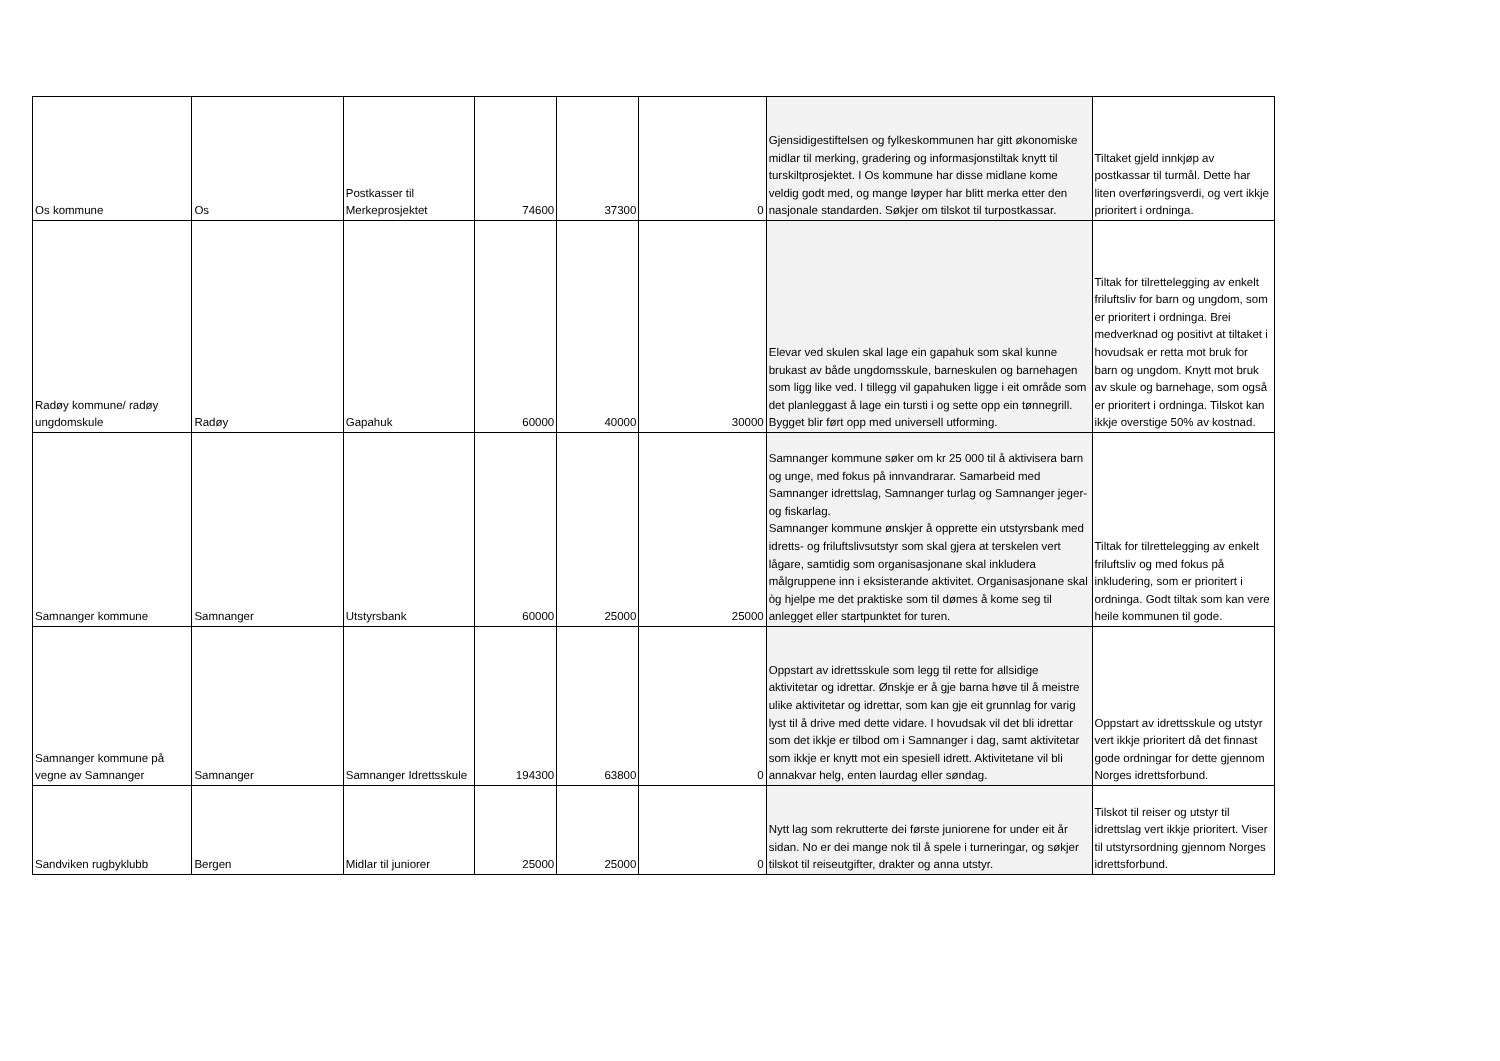| Os kommune | Os | Postkasser til Merkeprosjektet | 74600 | 37300 | 0 | Gjensidigestiftelsen og fylkeskommunen har gitt økonomiske midlar til merking, gradering og informasjonstiltak knytt til turskiltprosjektet. I Os kommune har disse midlane kome veldig godt med, og mange løyper har blitt merka etter den nasjonale standarden. Søkjer om tilskot til turpostkassar. | Tiltaket gjeld innkjøp av postkassar til turmål. Dette har liten overføringsverdi, og vert ikkje prioritert i ordninga. |
| Radøy kommune/ radøy ungdomskule | Radøy | Gapahuk | 60000 | 40000 | 30000 | Elevar ved skulen skal lage ein gapahuk som skal kunne brukast av både ungdomsskule, barneskulen og barnehagen som ligg like ved. I tillegg vil gapahuken ligge i eit område som det planleggast å lage ein tursti i og sette opp ein tønnegrill. Bygget blir ført opp med universell utforming. | Tiltak for tilrettelegging av enkelt friluftsliv for barn og ungdom, som er prioritert i ordninga. Brei medverknad og positivt at tiltaket i hovudsak er retta mot bruk for barn og ungdom. Knytt mot bruk av skule og barnehage, som også er prioritert i ordninga. Tilskot kan ikkje overstige 50% av kostnad. |
| Samnanger kommune | Samnanger | Utstyrsbank | 60000 | 25000 | 25000 | Samnanger kommune søker om kr 25 000 til å aktivisera barn og unge, med fokus på innvandrarar. Samarbeid med Samnanger idrettslag, Samnanger turlag og Samnanger jeger- og fiskarlag. Samnanger kommune ønskjer å opprette ein utstyrsbank med idretts- og friluftslivsutstyr som skal gjera at terskelen vert lågare, samtidig som organisasjonane skal inkludera målgruppene inn i eksisterande aktivitet. Organisasjonane skal òg hjelpe me det praktiske som til dømes å kome seg til anlegget eller startpunktet for turen. | Tiltak for tilrettelegging av enkelt friluftsliv og med fokus på inkludering, som er prioritert i ordninga. Godt tiltak som kan vere heile kommunen til gode. |
| Samnanger kommune på vegne av Samnanger | Samnanger | Samnanger Idrettsskule | 194300 | 63800 | 0 | Oppstart av idrettsskule som legg til rette for allsidige aktivitetar og idrettar. Ønskje er å gje barna høve til å meistre ulike aktivitetar og idrettar, som kan gje eit grunnlag for varig lyst til å drive med dette vidare. I hovudsak vil det bli idrettar som det ikkje er tilbod om i Samnanger i dag, samt aktivitetar som ikkje er knytt mot ein spesiell idrett. Aktivitetane vil bli annakvar helg, enten laurdag eller søndag. | Oppstart av idrettsskule og utstyr vert ikkje prioritert då det finnast gode ordningar for dette gjennom Norges idrettsforbund. |
| Sandviken rugbyklubb | Bergen | Midlar til juniorer | 25000 | 25000 | 0 | Nytt lag som rekrutterte dei første juniorene for under eit år sidan. No er dei mange nok til å spele i turneringar, og søkjer tilskot til reiseutgifter, drakter og anna utstyr. | Tilskot til reiser og utstyr til idrettslag vert ikkje prioritert. Viser til utstyrsordning gjennom Norges idrettsforbund. |